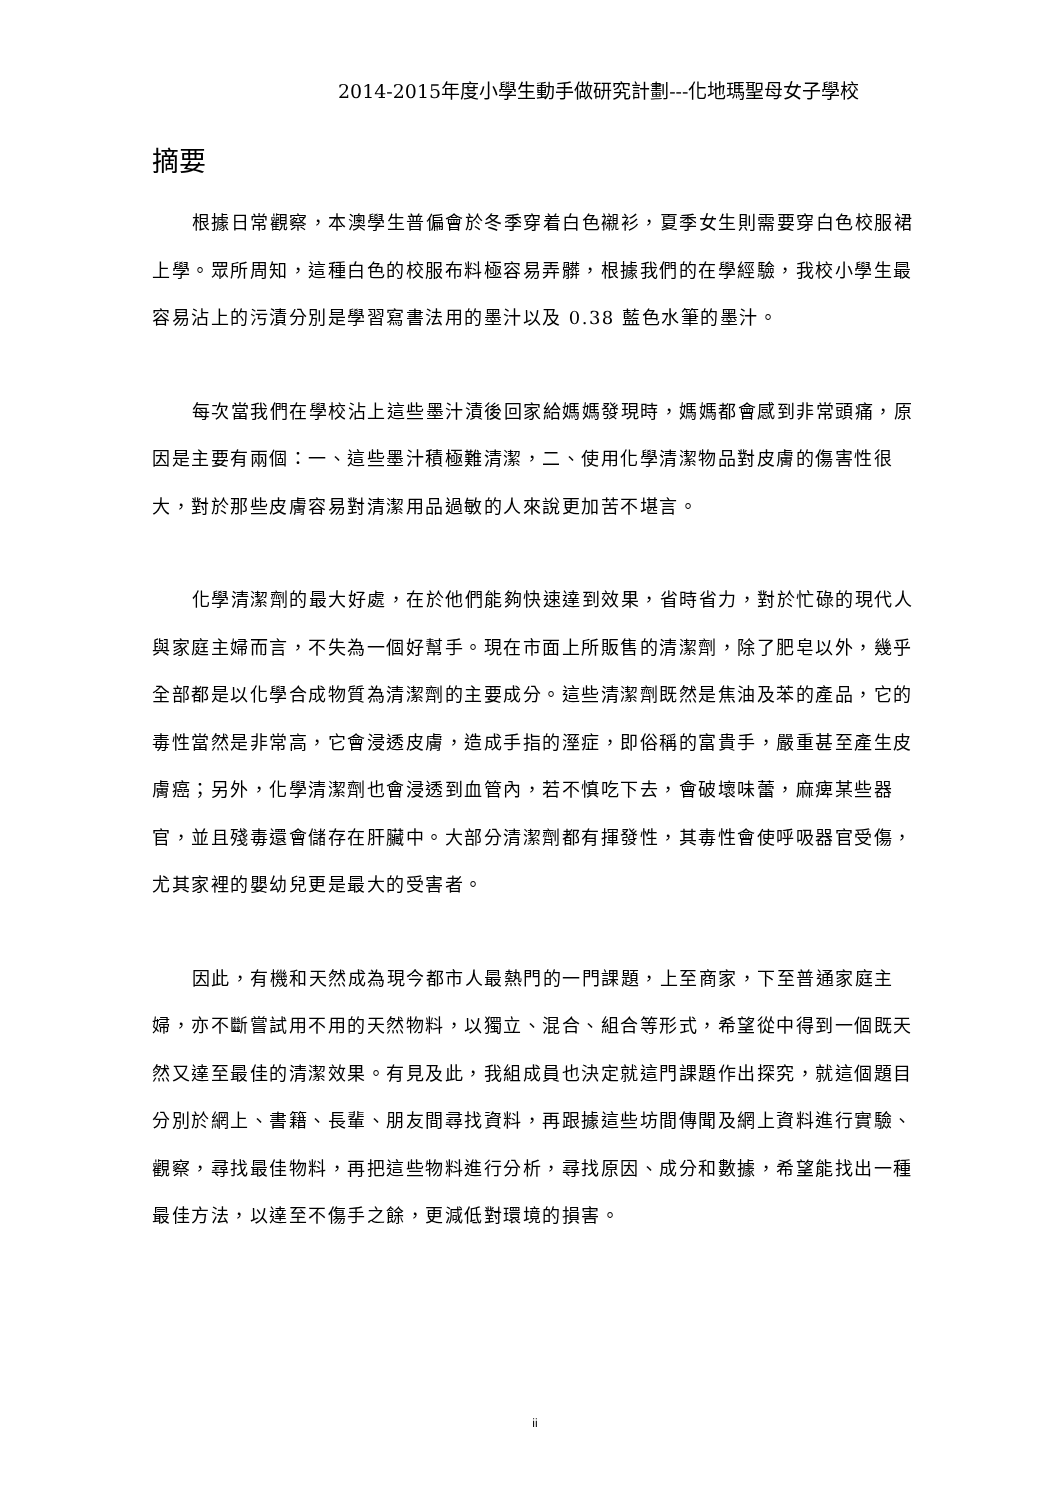2014-2015年度小學生動手做研究計劃---化地瑪聖母女子學校
摘要
根據日常觀察，本澳學生普偏會於冬季穿着白色襯衫，夏季女生則需要穿白色校服裙上學。眾所周知，這種白色的校服布料極容易弄髒，根據我們的在學經驗，我校小學生最容易沾上的污漬分別是學習寫書法用的墨汁以及 0.38 藍色水筆的墨汁。
每次當我們在學校沾上這些墨汁漬後回家給媽媽發現時，媽媽都會感到非常頭痛，原因是主要有兩個：一、這些墨汁積極難清潔，二、使用化學清潔物品對皮膚的傷害性很大，對於那些皮膚容易對清潔用品過敏的人來說更加苦不堪言。
化學清潔劑的最大好處，在於他們能夠快速達到效果，省時省力，對於忙碌的現代人與家庭主婦而言，不失為一個好幫手。現在市面上所販售的清潔劑，除了肥皂以外，幾乎全部都是以化學合成物質為清潔劑的主要成分。這些清潔劑既然是焦油及苯的產品，它的毒性當然是非常高，它會浸透皮膚，造成手指的溼症，即俗稱的富貴手，嚴重甚至產生皮膚癌；另外，化學清潔劑也會浸透到血管內，若不慎吃下去，會破壞味蕾，麻痺某些器官，並且殘毒還會儲存在肝臟中。大部分清潔劑都有揮發性，其毒性會使呼吸器官受傷，尤其家裡的嬰幼兒更是最大的受害者。
因此，有機和天然成為現今都市人最熱門的一門課題，上至商家，下至普通家庭主婦，亦不斷嘗試用不用的天然物料，以獨立、混合、組合等形式，希望從中得到一個既天然又達至最佳的清潔效果。有見及此，我組成員也決定就這門課題作出探究，就這個題目分別於網上、書籍、長輩、朋友間尋找資料，再跟據這些坊間傳聞及網上資料進行實驗、觀察，尋找最佳物料，再把這些物料進行分析，尋找原因、成分和數據，希望能找出一種最佳方法，以達至不傷手之餘，更減低對環境的損害。
ii